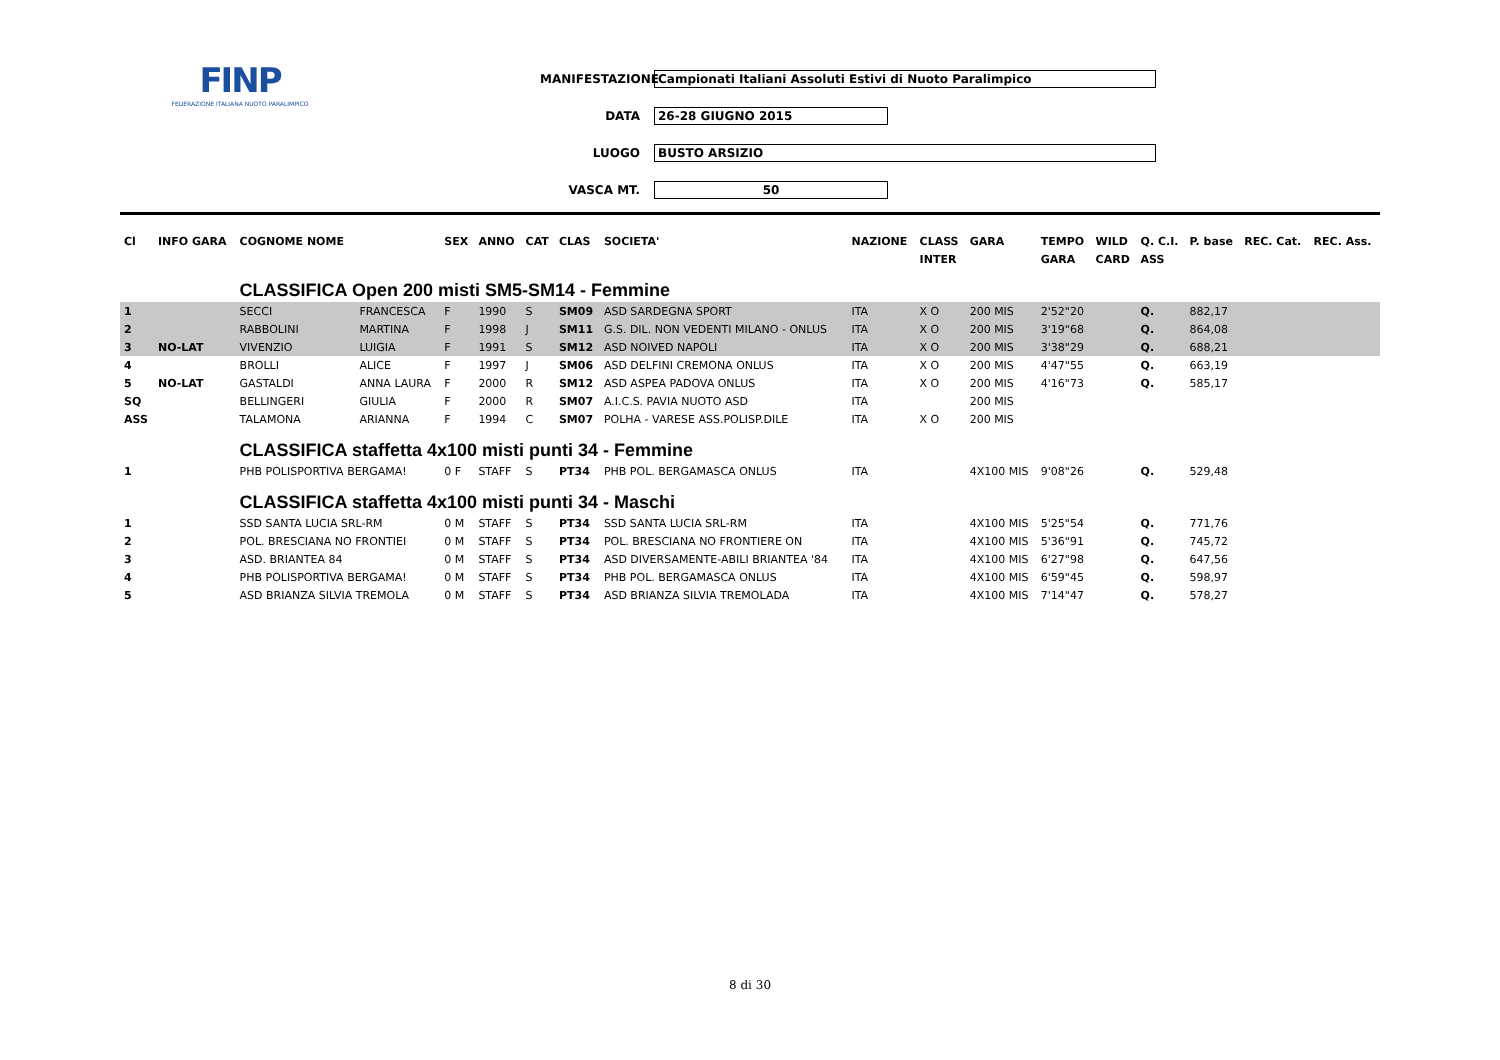FINP
FEDERAZIONE ITALIANA NUOTO PARALIMPICO
MANIFESTAZIONE Campionati Italiani Assoluti Estivi di Nuoto Paralimpico
DATA 26-28 GIUGNO 2015
LUOGO BUSTO ARSIZIO
VASCA MT. 50
| Cl | INFO GARA | COGNOME NOME | | SEX | ANNO | CAT | CLAS | SOCIETA' | NAZIONE | CLASS | GARA | TEMPO | WILD | Q. C.I. | P. base | REC. Cat. | REC. Ass. |
| --- | --- | --- | --- | --- | --- | --- | --- | --- | --- | --- | --- | --- | --- | --- | --- | --- | --- |
| | | | | | | | | | | INTER | | GARA | CARD | ASS | | | |
| | | CLASSIFICA Open 200 misti SM5-SM14 - Femmine | | | | | | | | | | | | | | | |
| 1 | | SECCI | FRANCESCA | F | 1990 | S | SM09 | ASD SARDEGNA SPORT | ITA | X O | 200 MIS | 2'52"20 | | Q. | 882,17 | | |
| 2 | | RABBOLINI | MARTINA | F | 1998 | J | SM11 | G.S. DIL. NON VEDENTI MILANO - ONLUS | ITA | X O | 200 MIS | 3'19"68 | | Q. | 864,08 | | |
| 3 | NO-LAT | VIVENZIO | LUIGIA | F | 1991 | S | SM12 | ASD NOIVED NAPOLI | ITA | X O | 200 MIS | 3'38"29 | | Q. | 688,21 | | |
| 4 | | BROLLI | ALICE | F | 1997 | J | SM06 | ASD DELFINI CREMONA ONLUS | ITA | X O | 200 MIS | 4'47"55 | | Q. | 663,19 | | |
| 5 | NO-LAT | GASTALDI | ANNA LAURA | F | 2000 | R | SM12 | ASD ASPEA PADOVA ONLUS | ITA | X O | 200 MIS | 4'16"73 | | Q. | 585,17 | | |
| SQ | | BELLINGERI | GIULIA | F | 2000 | R | SM07 | A.I.C.S. PAVIA NUOTO ASD | ITA | | 200 MIS | | | | | | |
| ASS | | TALAMONA | ARIANNA | F | 1994 | C | SM07 | POLHA - VARESE ASS.POLISP.DILE | ITA | X O | 200 MIS | | | | | | |
| | | CLASSIFICA staffetta 4x100 misti punti 34 - Femmine | | | | | | | | | | | | | | | |
| 1 | | PHB POLISPORTIVA BERGAMA! | | 0 F | STAFF | S | PT34 | PHB POL. BERGAMASCA ONLUS | ITA | | 4X100 MIS | 9'08"26 | | Q. | 529,48 | | |
| | | CLASSIFICA staffetta 4x100 misti punti 34 - Maschi | | | | | | | | | | | | | | | |
| 1 | | SSD SANTA LUCIA SRL-RM | | 0 M | STAFF | S | PT34 | SSD SANTA LUCIA SRL-RM | ITA | | 4X100 MIS | 5'25"54 | | Q. | 771,76 | | |
| 2 | | POL. BRESCIANA NO FRONTIEI | | 0 M | STAFF | S | PT34 | POL. BRESCIANA NO FRONTIERE ON | ITA | | 4X100 MIS | 5'36"91 | | Q. | 745,72 | | |
| 3 | | ASD. BRIANTEA 84 | | 0 M | STAFF | S | PT34 | ASD DIVERSAMENTE-ABILI BRIANTEA '84 | ITA | | 4X100 MIS | 6'27"98 | | Q. | 647,56 | | |
| 4 | | PHB POLISPORTIVA BERGAMA! | | 0 M | STAFF | S | PT34 | PHB POL. BERGAMASCA ONLUS | ITA | | 4X100 MIS | 6'59"45 | | Q. | 598,97 | | |
| 5 | | ASD BRIANZA SILVIA TREMOLA | | 0 M | STAFF | S | PT34 | ASD BRIANZA SILVIA TREMOLADA | ITA | | 4X100 MIS | 7'14"47 | | Q. | 578,27 | | |
8 di 30